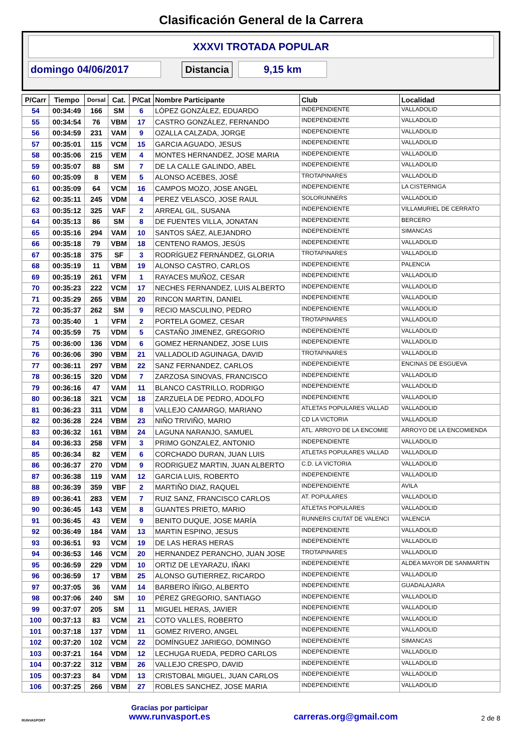Clasificación General de la Carrera
XXXVI TROTADA POPULAR
domingo 04/06/2017 Distancia 9,15 km
| P/Carr | Tiempo | Dorsal | Cat. | P/Cat | Nombre Participante | Club | Localidad |
| --- | --- | --- | --- | --- | --- | --- | --- |
| 54 | 00:34:49 | 166 | SM | 6 | LÓPEZ GONZÁLEZ, EDUARDO | INDEPENDIENTE | VALLADOLID |
| 55 | 00:34:54 | 76 | VBM | 17 | CASTRO GONZÁLEZ, FERNANDO | INDEPENDIENTE | VALLADOLID |
| 56 | 00:34:59 | 231 | VAM | 9 | OZALLA CALZADA, JORGE | INDEPENDIENTE | VALLADOLID |
| 57 | 00:35:01 | 115 | VCM | 15 | GARCIA AGUADO, JESUS | INDEPENDIENTE | VALLADOLID |
| 58 | 00:35:06 | 215 | VEM | 4 | MONTES HERNANDEZ, JOSE MARIA | INDEPENDIENTE | VALLADOLID |
| 59 | 00:35:07 | 88 | SM | 7 | DE LA CALLE GALINDO, ABEL | INDEPENDIENTE | VALLADOLID |
| 60 | 00:35:09 | 8 | VEM | 5 | ALONSO ACEBES, JOSÉ | TROTAPINARES | VALLADOLID |
| 61 | 00:35:09 | 64 | VCM | 16 | CAMPOS MOZO, JOSE ANGEL | INDEPENDIENTE | LA CISTERNIGA |
| 62 | 00:35:11 | 245 | VDM | 4 | PEREZ VELASCO, JOSE RAUL | SOLORUNNERS | VALLADOLID |
| 63 | 00:35:12 | 325 | VAF | 2 | ARREAL GIL, SUSANA | INDEPENDIENTE | VILLAMURIEL DE CERRATO |
| 64 | 00:35:13 | 86 | SM | 8 | DE FUENTES VILLA, JONATAN | INDEPENDIENTE | BERCERO |
| 65 | 00:35:16 | 294 | VAM | 10 | SANTOS SÁEZ, ALEJANDRO | INDEPENDIENTE | SIMANCAS |
| 66 | 00:35:18 | 79 | VBM | 18 | CENTENO RAMOS, JESÚS | INDEPENDIENTE | VALLADOLID |
| 67 | 00:35:18 | 375 | SF | 3 | RODRÍGUEZ FERNÁNDEZ, GLORIA | TROTAPINARES | VALLADOLID |
| 68 | 00:35:19 | 11 | VBM | 19 | ALONSO CASTRO, CARLOS | INDEPENDIENTE | PALENCIA |
| 69 | 00:35:19 | 261 | VFM | 1 | RAYACES MUÑOZ, CESAR | INDEPENDIENTE | VALLADOLID |
| 70 | 00:35:23 | 222 | VCM | 17 | NECHES FERNANDEZ, LUIS ALBERTO | INDEPENDIENTE | VALLADOLID |
| 71 | 00:35:29 | 265 | VBM | 20 | RINCON MARTIN, DANIEL | INDEPENDIENTE | VALLADOLID |
| 72 | 00:35:37 | 262 | SM | 9 | RECIO MASCULINO, PEDRO | INDEPENDIENTE | VALLADOLID |
| 73 | 00:35:40 | 1 | VFM | 2 | PORTELA GOMEZ, CESAR | TROTAPINARES | VALLADOLID |
| 74 | 00:35:59 | 75 | VDM | 5 | CASTAÑO JIMENEZ, GREGORIO | INDEPENDIENTE | VALLADOLID |
| 75 | 00:36:00 | 136 | VDM | 6 | GOMEZ HERNANDEZ, JOSE LUIS | INDEPENDIENTE | VALLADOLID |
| 76 | 00:36:06 | 390 | VBM | 21 | VALLADOLID AGUINAGA, DAVID | TROTAPINARES | VALLADOLID |
| 77 | 00:36:11 | 297 | VBM | 22 | SANZ FERNANDEZ, CARLOS | INDEPENDIENTE | ENCINAS DE ESGUEVA |
| 78 | 00:36:15 | 320 | VDM | 7 | ZARZOSA SINOVAS, FRANCISCO | INDEPENDIENTE | VALLADOLID |
| 79 | 00:36:16 | 47 | VAM | 11 | BLANCO CASTRILLO, RODRIGO | INDEPENDIENTE | VALLADOLID |
| 80 | 00:36:18 | 321 | VCM | 18 | ZARZUELA DE PEDRO, ADOLFO | INDEPENDIENTE | VALLADOLID |
| 81 | 00:36:23 | 311 | VDM | 8 | VALLEJO CAMARGO, MARIANO | ATLETAS POPULARES VALLAD | VALLADOLID |
| 82 | 00:36:28 | 224 | VBM | 23 | NIÑO TRIVIÑO, MARIO | CD LA VICTORIA | VALLADOLID |
| 83 | 00:36:32 | 161 | VBM | 24 | LAGUNA NARANJO, SAMUEL | ATL. ARROYO DE LA ENCOMIE | ARROYO DE LA ENCOMIENDA |
| 84 | 00:36:33 | 258 | VFM | 3 | PRIMO GONZALEZ, ANTONIO | INDEPENDIENTE | VALLADOLID |
| 85 | 00:36:34 | 82 | VEM | 6 | CORCHADO DURAN, JUAN LUIS | ATLETAS POPULARES VALLAD | VALLADOLID |
| 86 | 00:36:37 | 270 | VDM | 9 | RODRIGUEZ MARTIN, JUAN ALBERTO | C.D. LA VICTORIA | VALLADOLID |
| 87 | 00:36:38 | 119 | VAM | 12 | GARCIA LUIS, ROBERTO | INDEPENDIENTE | VALLADOLID |
| 88 | 00:36:39 | 359 | VBF | 2 | MARTIÑO DIAZ, RAQUEL | INDEPENDIENTE | AVILA |
| 89 | 00:36:41 | 283 | VEM | 7 | RUIZ SANZ, FRANCISCO CARLOS | AT. POPULARES | VALLADOLID |
| 90 | 00:36:45 | 143 | VEM | 8 | GUANTES PRIETO, MARIO | ATLETAS POPULARES | VALLADOLID |
| 91 | 00:36:45 | 43 | VEM | 9 | BENITO DUQUE, JOSE MARÍA | RUNNERS CIUTAT DE VALENCI | VALENCIA |
| 92 | 00:36:49 | 184 | VAM | 13 | MARTIN ESPINO, JESUS | INDEPENDIENTE | VALLADOLID |
| 93 | 00:36:51 | 93 | VCM | 19 | DE LAS HERAS HERAS | INDEPENDIENTE | VALLADOLID |
| 94 | 00:36:53 | 146 | VCM | 20 | HERNANDEZ PERANCHO, JUAN JOSE | TROTAPINARES | VALLADOLID |
| 95 | 00:36:59 | 229 | VDM | 10 | ORTIZ DE LEYARAZU, IÑAKI | INDEPENDIENTE | ALDEA MAYOR DE SANMARTIN |
| 96 | 00:36:59 | 17 | VBM | 25 | ALONSO GUTIERREZ, RICARDO | INDEPENDIENTE | VALLADOLID |
| 97 | 00:37:05 | 36 | VAM | 14 | BARBERO ÍÑIGO, ALBERTO | INDEPENDIENTE | GUADALAJARA |
| 98 | 00:37:06 | 240 | SM | 10 | PÉREZ GREGORIO, SANTIAGO | INDEPENDIENTE | VALLADOLID |
| 99 | 00:37:07 | 205 | SM | 11 | MIGUEL HERAS, JAVIER | INDEPENDIENTE | VALLADOLID |
| 100 | 00:37:13 | 83 | VCM | 21 | COTO VALLES, ROBERTO | INDEPENDIENTE | VALLADOLID |
| 101 | 00:37:18 | 137 | VDM | 11 | GOMEZ RIVERO, ANGEL | INDEPENDIENTE | VALLADOLID |
| 102 | 00:37:20 | 102 | VCM | 22 | DOMÍNGUEZ JARIEGO, DOMINGO | INDEPENDIENTE | SIMANCAS |
| 103 | 00:37:21 | 164 | VDM | 12 | LECHUGA RUEDA, PEDRO CARLOS | INDEPENDIENTE | VALLADOLID |
| 104 | 00:37:22 | 312 | VBM | 26 | VALLEJO CRESPO, DAVID | INDEPENDIENTE | VALLADOLID |
| 105 | 00:37:23 | 84 | VDM | 13 | CRISTOBAL MIGUEL, JUAN CARLOS | INDEPENDIENTE | VALLADOLID |
| 106 | 00:37:25 | 266 | VBM | 27 | ROBLES SANCHEZ, JOSE MARIA | INDEPENDIENTE | VALLADOLID |
RUNVASPORT
Gracias por participar
www.runvasport.es
carreras.org@gmail.com
2 de 8